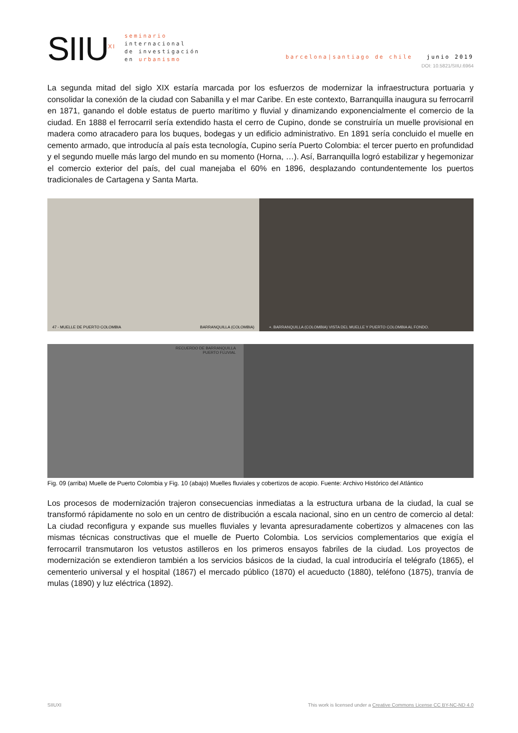SIIU<sup>XI</sup>
seminario
internacional
de investigación
en urbanismo
barcelona|santiago de chile junio 2019
DOI: 10.5821/SIIU.6964
La segunda mitad del siglo XIX estaría marcada por los esfuerzos de modernizar la infraestructura portuaria y consolidar la conexión de la ciudad con Sabanilla y el mar Caribe. En este contexto, Barranquilla inaugura su ferrocarril en 1871, ganando el doble estatus de puerto marítimo y fluvial y dinamizando exponencialmente el comercio de la ciudad. En 1888 el ferrocarril sería extendido hasta el cerro de Cupino, donde se construiría un muelle provisional en madera como atracadero para los buques, bodegas y un edificio administrativo. En 1891 sería concluido el muelle en cemento armado, que introducía al país esta tecnología, Cupino sería Puerto Colombia: el tercer puerto en profundidad y el segundo muelle más largo del mundo en su momento (Horna, …). Así, Barranquilla logró estabilizar y hegemonizar el comercio exterior del país, del cual manejaba el 60% en 1896, desplazando contundentemente los puertos tradicionales de Cartagena y Santa Marta.
47 - MUELLE DE PUERTO COLOMBIA BARRANQUILLA (COLOMBIA) +. BARRANQUILLA (COLOMBIA) VISTA DEL MUELLE Y PUERTO COLOMBIA AL FONDO.
RECUERDO DE BARRANQUILLA
PUERTO FLUVIAL
Fig. 09 (arriba) Muelle de Puerto Colombia y Fig. 10 (abajo) Muelles fluviales y cobertizos de acopio. Fuente: Archivo Histórico del Atlántico
Los procesos de modernización trajeron consecuencias inmediatas a la estructura urbana de la ciudad, la cual se transformó rápidamente no solo en un centro de distribución a escala nacional, sino en un centro de comercio al detal: La ciudad reconfigura y expande sus muelles fluviales y levanta apresuradamente cobertizos y almacenes con las mismas técnicas constructivas que el muelle de Puerto Colombia. Los servicios complementarios que exigía el ferrocarril transmutaron los vetustos astilleros en los primeros ensayos fabriles de la ciudad. Los proyectos de modernización se extendieron también a los servicios básicos de la ciudad, la cual introduciría el telégrafo (1865), el cementerio universal y el hospital (1867) el mercado público (1870) el acueducto (1880), teléfono (1875), tranvía de mulas (1890) y luz eléctrica (1892).
SIIUXI This work is licensed under a Creative Commons License CC BY-NC-ND 4.0